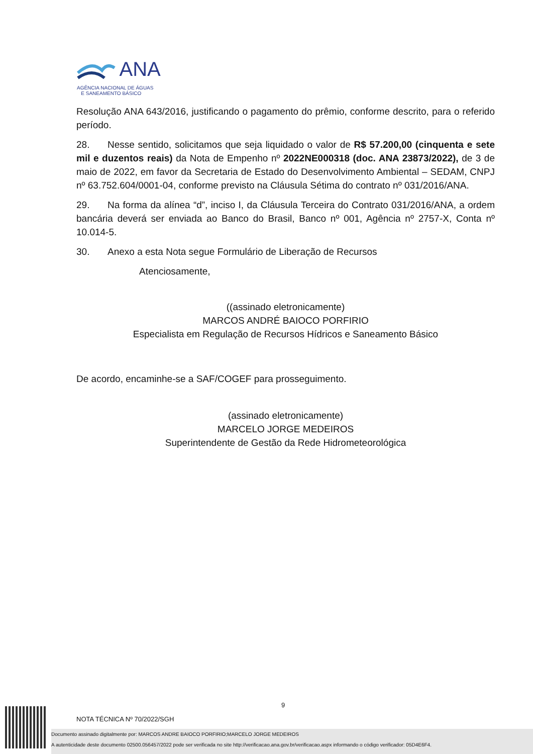ANA
AGÊNCIA NACIONAL DE ÁGUAS
E SANEAMENTO BÁSICO
Resolução ANA 643/2016, justificando o pagamento do prêmio, conforme descrito, para o referido período.
28. Nesse sentido, solicitamos que seja liquidado o valor de R$ 57.200,00 (cinquenta e sete mil e duzentos reais) da Nota de Empenho nº 2022NE000318 (doc. ANA 23873/2022), de 3 de maio de 2022, em favor da Secretaria de Estado do Desenvolvimento Ambiental – SEDAM, CNPJ nº 63.752.604/0001-04, conforme previsto na Cláusula Sétima do contrato nº 031/2016/ANA.
29. Na forma da alínea “d”, inciso I, da Cláusula Terceira do Contrato 031/2016/ANA, a ordem bancária deverá ser enviada ao Banco do Brasil, Banco nº 001, Agência nº 2757-X, Conta nº 10.014-5.
30. Anexo a esta Nota segue Formulário de Liberação de Recursos
Atenciosamente,
((assinado eletronicamente)
MARCOS ANDRÉ BAIOCO PORFIRIO
Especialista em Regulação de Recursos Hídricos e Saneamento Básico
De acordo, encaminhe-se a SAF/COGEF para prosseguimento.
(assinado eletronicamente)
MARCELO JORGE MEDEIROS
Superintendente de Gestão da Rede Hidrometeorológica
9
NOTA TÉCNICA Nº 70/2022/SGH
Documento assinado digitalmente por: MARCOS ANDRE BAIOCO PORFIRIO;MARCELO JORGE MEDEIROS
A autenticidade deste documento 02500.056457/2022 pode ser verificada no site http://verificacao.ana.gov.br/verificacao.aspx informando o código verificador: 05D4E6F4.